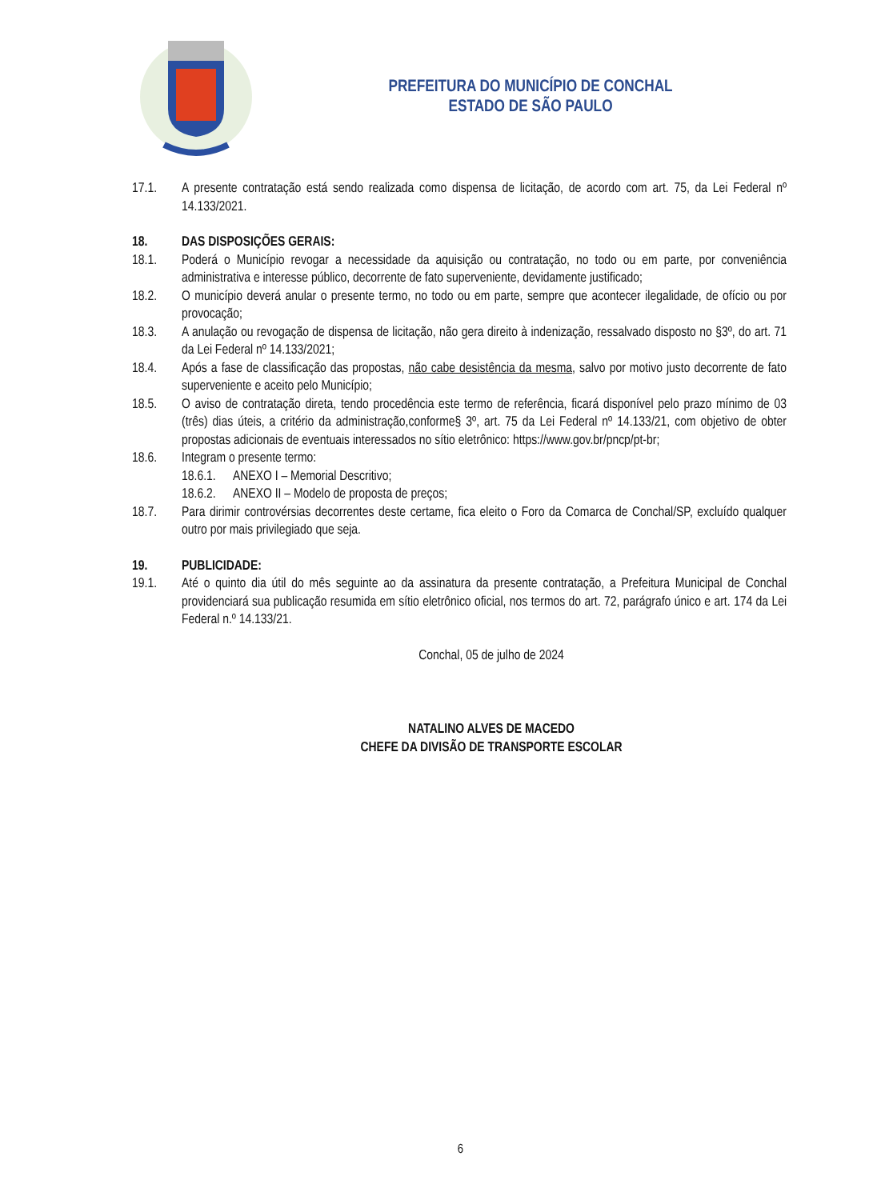PREFEITURA DO MUNICÍPIO DE CONCHAL
ESTADO DE SÃO PAULO
17.1. A presente contratação está sendo realizada como dispensa de licitação, de acordo com art. 75, da Lei Federal nº 14.133/2021.
18. DAS DISPOSIÇÕES GERAIS:
18.1. Poderá o Município revogar a necessidade da aquisição ou contratação, no todo ou em parte, por conveniência administrativa e interesse público, decorrente de fato superveniente, devidamente justificado;
18.2. O município deverá anular o presente termo, no todo ou em parte, sempre que acontecer ilegalidade, de ofício ou por provocação;
18.3. A anulação ou revogação de dispensa de licitação, não gera direito à indenização, ressalvado disposto no §3º, do art. 71 da Lei Federal nº 14.133/2021;
18.4. Após a fase de classificação das propostas, não cabe desistência da mesma, salvo por motivo justo decorrente de fato superveniente e aceito pelo Município;
18.5. O aviso de contratação direta, tendo procedência este termo de referência, ficará disponível pelo prazo mínimo de 03 (três) dias úteis, a critério da administração,conforme§ 3º, art. 75 da Lei Federal nº 14.133/21, com objetivo de obter propostas adicionais de eventuais interessados no sítio eletrônico: https://www.gov.br/pncp/pt-br;
18.6. Integram o presente termo:
18.6.1.
ANEXO I – Memorial Descritivo;
18.6.2.
ANEXO II – Modelo de proposta de preços;
18.7. Para dirimir controvérsias decorrentes deste certame, fica eleito o Foro da Comarca de Conchal/SP, excluído qualquer outro por mais privilegiado que seja.
19. PUBLICIDADE:
19.1. Até o quinto dia útil do mês seguinte ao da assinatura da presente contratação, a Prefeitura Municipal de Conchal providenciará sua publicação resumida em sítio eletrônico oficial, nos termos do art. 72, parágrafo único e art. 174 da Lei Federal n.º 14.133/21.
Conchal, 05 de julho de 2024
NATALINO ALVES DE MACEDO
CHEFE DA DIVISÃO DE TRANSPORTE ESCOLAR
6